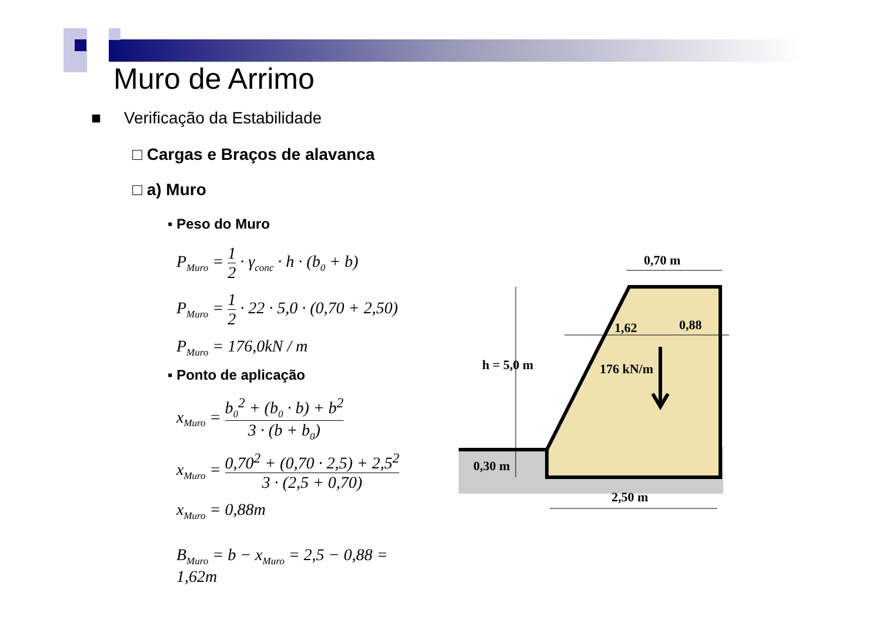Muro de Arrimo
■ Verificação da Estabilidade
□ Cargas e Braços de alavanca
□ a) Muro
▪ Peso do Muro
P<sub>Muro</sub> = 1 2 · γ<sub>conc</sub> · h · (b<sub>0</sub> + b)
P<sub>Muro</sub> = 1 2 · 22 · 5,0 · (0,70 + 2,50)
P<sub>Muro</sub> = 176,0kN / m
▪ Ponto de aplicação
x<sub>Muro</sub> = b<sub>0</sub><sup>2</sup> + (b<sub>0</sub> · b) + b<sup>2</sup> 3 · (b + b<sub>0</sub>)
x<sub>Muro</sub> = 0,70<sup>2</sup> + (0,70 · 2,5) + 2,5<sup>2</sup> 3 · (2,5 + 0,70)
x<sub>Muro</sub> = 0,88m
B<sub>Muro</sub> = b − x<sub>Muro</sub> = 2,5 − 0,88 = 1,62m
0,70 m
1,62
0,88
h = 5,0 m
176 kN/m
0,30 m
2,50 m